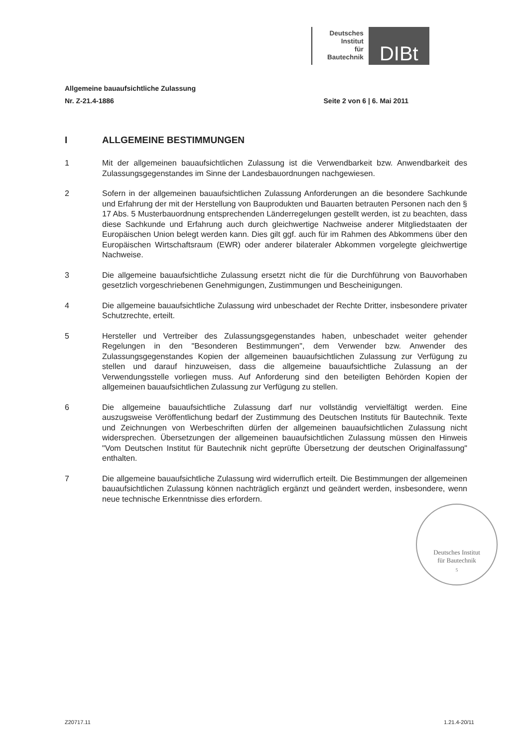Deutsches
Institut
für
Bautechnik
DIBt
Allgemeine bauaufsichtliche Zulassung
Nr. Z-21.4-1886 Seite 2 von 6 | 6. Mai 2011
I ALLGEMEINE BESTIMMUNGEN
1 Mit der allgemeinen bauaufsichtlichen Zulassung ist die Verwendbarkeit bzw. Anwendbarkeit des Zulassungsgegenstandes im Sinne der Landesbauordnungen nachgewiesen.
2 Sofern in der allgemeinen bauaufsichtlichen Zulassung Anforderungen an die besondere Sachkunde und Erfahrung der mit der Herstellung von Bauprodukten und Bauarten betrauten Personen nach den § 17 Abs. 5 Musterbauordnung entsprechenden Länderregelungen gestellt werden, ist zu beachten, dass diese Sachkunde und Erfahrung auch durch gleichwertige Nachweise anderer Mitgliedstaaten der Europäischen Union belegt werden kann. Dies gilt ggf. auch für im Rahmen des Abkommens über den Europäischen Wirtschaftsraum (EWR) oder anderer bilateraler Abkommen vorgelegte gleichwertige Nachweise.
3 Die allgemeine bauaufsichtliche Zulassung ersetzt nicht die für die Durchführung von Bauvorhaben gesetzlich vorgeschriebenen Genehmigungen, Zustimmungen und Bescheinigungen.
4 Die allgemeine bauaufsichtliche Zulassung wird unbeschadet der Rechte Dritter, insbesondere privater Schutzrechte, erteilt.
5 Hersteller und Vertreiber des Zulassungsgegenstandes haben, unbeschadet weiter gehender Regelungen in den "Besonderen Bestimmungen", dem Verwender bzw. Anwender des Zulassungsgegenstandes Kopien der allgemeinen bauaufsichtlichen Zulassung zur Verfügung zu stellen und darauf hinzuweisen, dass die allgemeine bauaufsichtliche Zulassung an der Verwendungsstelle vorliegen muss. Auf Anforderung sind den beteiligten Behörden Kopien der allgemeinen bauaufsichtlichen Zulassung zur Verfügung zu stellen.
6 Die allgemeine bauaufsichtliche Zulassung darf nur vollständig vervielfältigt werden. Eine auszugsweise Veröffentlichung bedarf der Zustimmung des Deutschen Instituts für Bautechnik. Texte und Zeichnungen von Werbeschriften dürfen der allgemeinen bauaufsichtlichen Zulassung nicht widersprechen. Übersetzungen der allgemeinen bauaufsichtlichen Zulassung müssen den Hinweis "Vom Deutschen Institut für Bautechnik nicht geprüfte Übersetzung der deutschen Originalfassung" enthalten.
7 Die allgemeine bauaufsichtliche Zulassung wird widerruflich erteilt. Die Bestimmungen der allgemeinen bauaufsichtlichen Zulassung können nachträglich ergänzt und geändert werden, insbesondere, wenn neue technische Erkenntnisse dies erfordern.
Deutsches Institut
für Bautechnik
5
Z20717.11 1.21.4-20/11